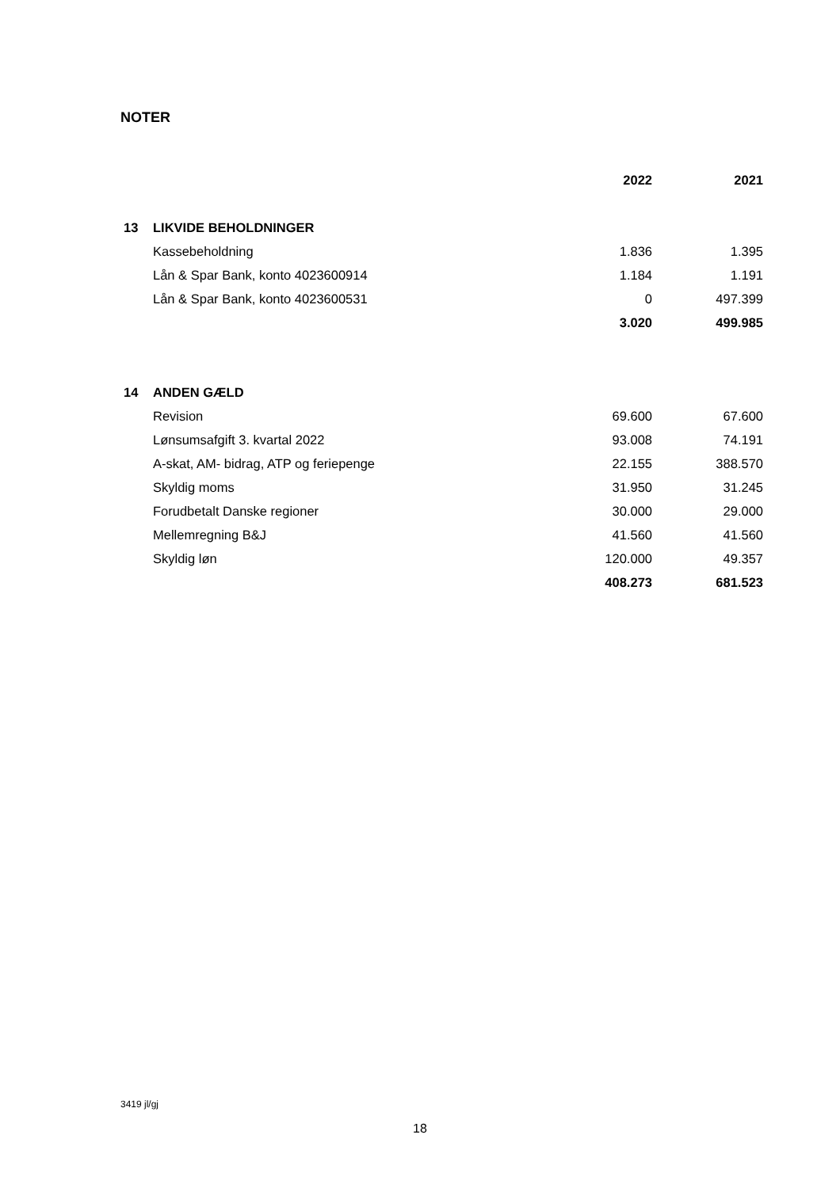NOTER
| | | 2022 | 2021 |
| --- | --- | --- | --- |
| 13 | LIKVIDE BEHOLDNINGER | | |
| | Kassebeholdning | 1.836 | 1.395 |
| | Lån & Spar Bank, konto 4023600914 | 1.184 | 1.191 |
| | Lån & Spar Bank, konto 4023600531 | 0 | 497.399 |
| | | 3.020 | 499.985 |
| 14 | ANDEN GÆLD | | |
| | Revision | 69.600 | 67.600 |
| | Lønsumsafgift 3. kvartal 2022 | 93.008 | 74.191 |
| | A-skat, AM- bidrag, ATP og feriepenge | 22.155 | 388.570 |
| | Skyldig moms | 31.950 | 31.245 |
| | Forudbetalt Danske regioner | 30.000 | 29.000 |
| | Mellemregning B&J | 41.560 | 41.560 |
| | Skyldig løn | 120.000 | 49.357 |
| | | 408.273 | 681.523 |
3419 jl/gj
18